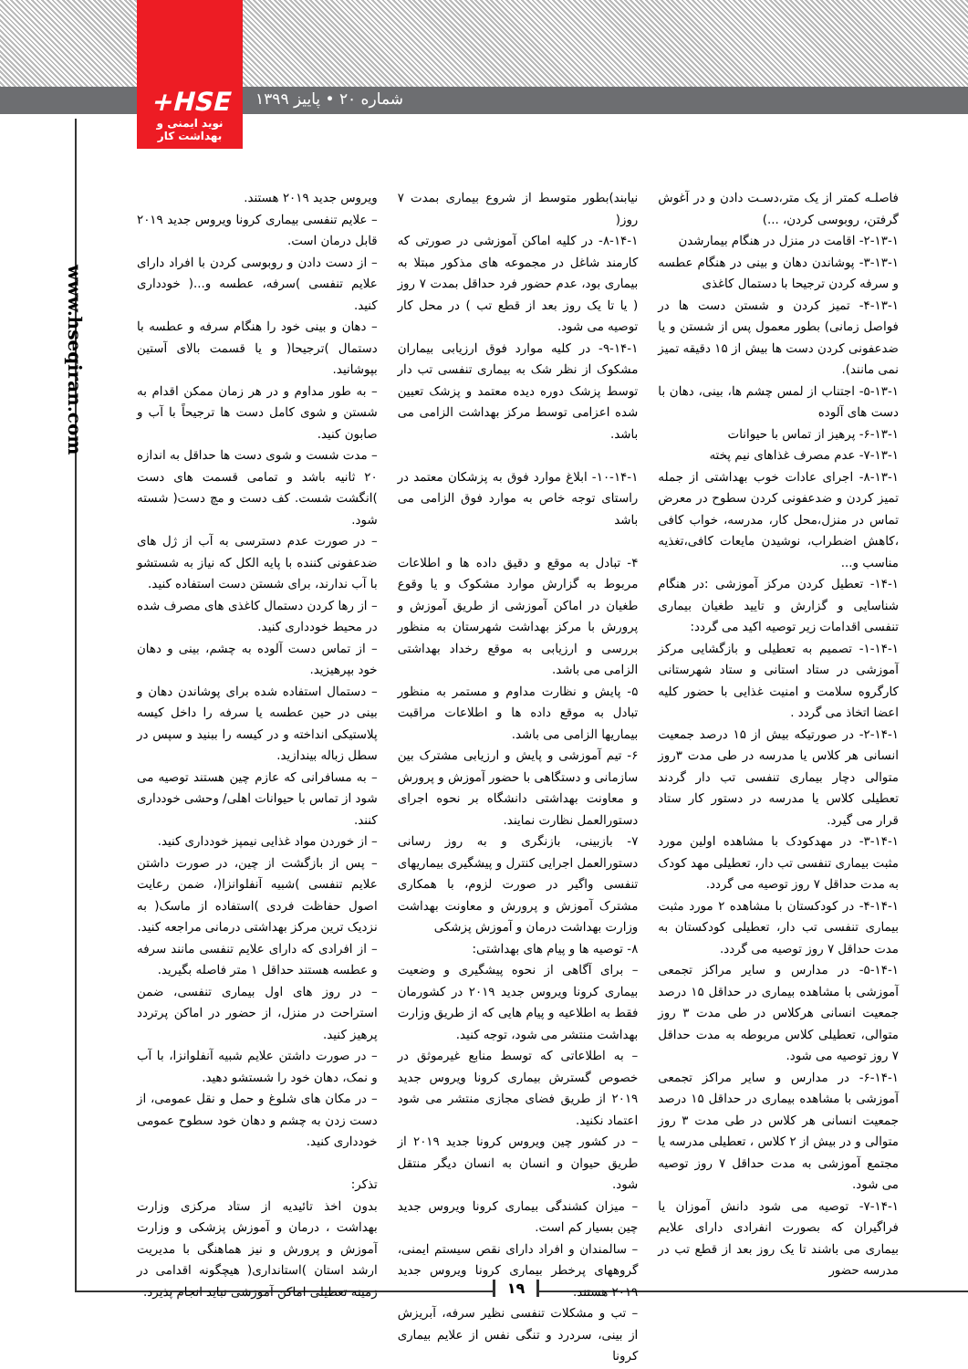+HSE
نوید ایمنی و بهداشت کار
شماره ۲۰ • پاییز ۱۳۹۹
www.hseqiran.com
فاصلـه کمتر از یک متر،دسـت دادن و در آغوش گرفتن، روبوسی کردن، ...)
۲-۱۳-۱- اقامت در منزل در هنگام بیمارشدن
۳-۱۳-۱- پوشاندن دهان و بینی در هنگام عطسه و سرفه کردن ترجیحا با دستمال کاغذی
۴-۱۳-۱- تمیز کردن و شستن دست ها در فواصل زمانی) بطور معمول پس از شستن و یا ضدعفونی کردن دست ها بیش از ۱۵ دقیقه تمیز نمی مانند).
۵-۱۳-۱- اجتناب از لمس چشم ها، بینی، دهان با دست های آلوده
۶-۱۳-۱- پرهیز از تماس با حیوانات
۷-۱۳-۱- عدم مصرف غذاهای نیم پخته
۸-۱۳-۱- اجرای عادات خوب بهداشتی از جمله تمیز کردن و ضدعفونی کردن سطوح در معرض تماس در منزل،محل کار، مدرسه، خواب کافی ،کاهش اضطراب، نوشیدن مایعات کافی،تغذیه مناسب و...
۱۴-۱- تعطیل کردن مرکز آموزشی :در هنگام شناسایی و گزارش و تایید طغیان بیماری تنفسی اقدامات زیر توصیه اکید می گردد:
۱-۱۴-۱- تصمیم به تعطیلی و بازگشایی مرکز آموزشی در ستاد استانی و ستاد شهرستانی کارگروه سلامت و امنیت غذایی با حضور کلیه اعضا اتخاذ می گردد .
۲-۱۴-۱- در صورتیکه بیش از ۱۵ درصد جمعیت انسانی هر کلاس یا مدرسه در طی مدت ۳روز متوالی دچار بیماری تنفسی تب دار گردند تعطیلی کلاس یا مدرسه در دستور کار ستاد قرار می گیرد.
۳-۱۴-۱- در مهدکودک با مشاهده اولین مورد مثبت بیماری تنفسی تب دار، تعطیلی مهد کودک به مدت حداقل ۷ روز توصیه می گردد.
۴-۱۴-۱- در کودکستان با مشاهده ۲ مورد مثبت بیماری تنفسی تب دار، تعطیلی کودکستان به مدت حداقل ۷ روز توصیه می گردد.
۵-۱۴-۱- در مدارس و سایر مراکز تجمعی آموزشی با مشاهده بیماری در حداقل ۱۵ درصد جمعیت انسانی هرکلاس در طی مدت ۳ روز متوالی، تعطیلی کلاس مربوطه به مدت حداقل ۷ روز توصیه می شود.
۶-۱۴-۱- در مدارس و سایر مراکز تجمعی آموزشی با مشاهده بیماری در حداقل ۱۵ درصد جمعیت انسانی هر کلاس در طی مدت ۳ روز متوالی و در بیش از ۲ کلاس ، تعطیلی مدرسه یا مجتمع آموزشی به مدت حداقل ۷ روز توصیه می شود.
۷-۱۴-۱- توصیه می شود دانش آموزان یا فراگیران که بصورت انفرادی دارای علایم بیماری می باشند تا یک روز بعد از قطع تب در مدرسه حضور
نیابند)بطور متوسط از شروع بیماری بمدت ۷ روز(
۸-۱۴-۱- در کلیه اماکن آموزشی در صورتی که کارمند شاغل در مجموعه های مذکور مبتلا به بیماری بود، عدم حضور فرد حداقل بمدت ۷ روز ( یا تا یک روز بعد از قطع تب ) در محل کار توصیه می شود.
۹-۱۴-۱- در کلیه موارد فوق ارزیابی بیماران مشکوک از نظر شک به بیماری تنفسی تب دار توسط پزشک دوره دیده معتمد و پزشک تعیین شده اعزامی توسط مرکز بهداشت الزامی می باشد.
۱۰-۱۴-۱- ابلاغ موارد فوق به پزشکان معتمد در راستای توجه خاص به موارد فوق الزامی می باشد
۴- تبادل به موقع و دقیق داده ها و اطلاعات مربوط به گزارش موارد مشکوک و یا وقوع طغیان در اماکن آموزشی از طریق آموزش و پرورش با مرکز بهداشت شهرستان به منظور بررسی و ارزیابی به موقع رخداد بهداشتی الزامی می باشد.
۵- پایش و نظارت مداوم و مستمر به منظور تبادل به موقع داده ها و اطلاعات مراقبت بیماریها الزامی می باشد.
۶- تیم آموزشی و پایش و ارزیابی مشترک بین سازمانی و دستگاهی با حضور آموزش و پرورش و معاونت بهداشتی دانشگاه بر نحوه اجرای دستورالعمل نظارت نمایند.
۷- بازبینی، بازنگری و به روز رسانی دستورالعمل اجرایی کنترل و پیشگیری بیماریهای تنفسی واگیر در صورت لزوم، با همکاری مشترک آموزش و پرورش و معاونت بهداشت وزارت بهداشت درمان و آموزش پزشکی
۸- توصیه ها و پیام های بهداشتی:
– برای آگاهی از نحوه پیشگیری و وضعیت بیماری کرونا ویروس جدید ۲۰۱۹ در کشورمان فقط به اطلاعیه و پیام هایی که از طریق وزارت بهداشت منتشر می شود، توجه کنید.
– به اطلاعاتی که توسط منابع غیرموثق در خصوص گسترش بیماری کرونا ویروس جدید ۲۰۱۹ از طریق فضای مجازی منتشر می شود اعتماد نکنید.
– در کشور چین ویروس کرونا جدید ۲۰۱۹ از طریق حیوان و انسان به انسان دیگر منتقل شود.
– میزان کشندگی بیماری کرونا ویروس جدید چین بسیار کم است.
– سالمندان و افراد دارای نقص سیستم ایمنی، گروههای پرخطر بیماری کرونا ویروس جدید ۲۰۱۹ هستند.
– تب و مشکلات تنفسی نظیر سرفه، آبریزش از بینی، سردرد و تنگی نفس از علایم بیماری کرونا
ویروس جدید ۲۰۱۹ هستند.
– علایم تنفسی بیماری کرونا ویروس جدید ۲۰۱۹ قابل درمان است.
– از دست دادن و روبوسی کردن با افراد دارای علایم تنفسی )سرفه، عطسه و...( خودداری کنید.
– دهان و بینی خود را هنگام سرفه و عطسه با دستمال )ترجیحا( و یا قسمت بالای آستین بپوشانید.
– به طور مداوم و در هر زمان ممکن اقدام به شستن و شوی کامل دست ها ترجیحاً با آب و صابون کنید.
– مدت شست و شوی دست ها حداقل به اندازه ۲۰ ثانیه باشد و تمامی قسمت های دست )انگشت شست. کف دست و مچ دست( شسته شود.
– در صورت عدم دسترسی به آب از ژل های ضدعفونی کننده با پایه الکل که نیاز به شستشو با آب ندارند، برای شستن دست استفاده کنید.
– از رها کردن دستمال کاغذی های مصرف شده در محیط خودداری کنید.
– از تماس دست آلوده به چشم، بینی و دهان خود بپرهیزید.
– دستمال استفاده شده برای پوشاندن دهان و بینی در حین عطسه یا سرفه را داخل کیسه پلاستیکی انداخته و در کیسه را ببنید و سپس در سطل زباله بیندازید.
– به مسافرانی که عازم چین هستند توصیه می شود از تماس با حیوانات اهلی/ وحشی خودداری کنند.
– از خوردن مواد غذایی نیمپز خودداری کنید.
– پس از بازگشت از چین، در صورت داشتن علایم تنفسی )شبیه آنفلوانزا(، ضمن رعایت اصول حفاظت فردی )استفاده از ماسک( به نزدیک ترین مرکز بهداشتی درمانی مراجعه کنید.
– از افرادی که دارای علایم تنفسی مانند سرفه و عطسه هستند حداقل ۱ متر فاصله بگیرید.
– در روز های اول بیماری تنفسی، ضمن استراحت در منزل، از حضور در اماکن پرتردد پرهیز کنید.
– در صورت داشتن علایم شبیه آنفلوانزا، با آب و نمک، دهان خود را شستشو دهید.
– در مکان های شلوغ و حمل و نقل عمومی، از دست زدن به چشم و دهان خود سطوح عمومی خودداری کنید.
تذکر:
بدون اخذ تائیدیه از ستاد مرکزی وزارت بهداشت ، درمان و آموزش پزشکی و وزارت آموزش و پرورش و نیز هماهنگی با مدیریت ارشد استان )استانداری( هیچگونه اقدامی در زمینه تعطیلی اماکن آموزشی نباید انجام پذیرد.
۱۹